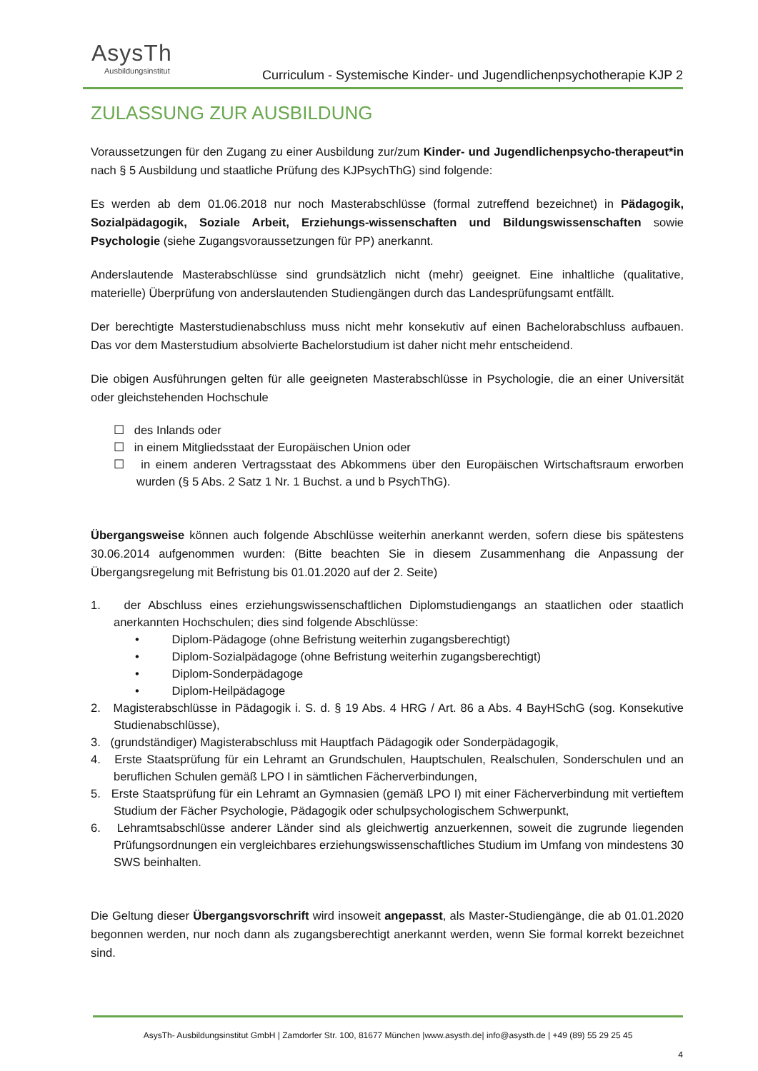AsysTh
Ausbildungsinstitut
Curriculum - Systemische Kinder- und Jugendlichenpsychotherapie KJP 2
ZULASSUNG ZUR AUSBILDUNG
Voraussetzungen für den Zugang zu einer Ausbildung zur/zum Kinder- und Jugendlichenpsycho-therapeut*in nach § 5 Ausbildung und staatliche Prüfung des KJPsychThG) sind folgende:
Es werden ab dem 01.06.2018 nur noch Masterabschlüsse (formal zutreffend bezeichnet) in Pädagogik, Sozialpädagogik, Soziale Arbeit, Erziehungs-wissenschaften und Bildungswissenschaften sowie Psychologie (siehe Zugangsvoraussetzungen für PP) anerkannt.
Anderslautende Masterabschlüsse sind grundsätzlich nicht (mehr) geeignet. Eine inhaltliche (qualitative, materielle) Überprüfung von anderslautenden Studiengängen durch das Landesprüfungsamt entfällt.
Der berechtigte Masterstudienabschluss muss nicht mehr konsekutiv auf einen Bachelorabschluss aufbauen. Das vor dem Masterstudium absolvierte Bachelorstudium ist daher nicht mehr entscheidend.
Die obigen Ausführungen gelten für alle geeigneten Masterabschlüsse in Psychologie, die an einer Universität oder gleichstehenden Hochschule
☐ des Inlands oder
☐ in einem Mitgliedsstaat der Europäischen Union oder
☐ in einem anderen Vertragsstaat des Abkommens über den Europäischen Wirtschaftsraum erworben wurden (§ 5 Abs. 2 Satz 1 Nr. 1 Buchst. a und b PsychThG).
Übergangsweise können auch folgende Abschlüsse weiterhin anerkannt werden, sofern diese bis spätestens 30.06.2014 aufgenommen wurden: (Bitte beachten Sie in diesem Zusammenhang die Anpassung der Übergangsregelung mit Befristung bis 01.01.2020 auf der 2. Seite)
1. der Abschluss eines erziehungswissenschaftlichen Diplomstudiengangs an staatlichen oder staatlich anerkannten Hochschulen; dies sind folgende Abschlüsse:
• Diplom-Pädagoge (ohne Befristung weiterhin zugangsberechtigt)
• Diplom-Sozialpädagoge (ohne Befristung weiterhin zugangsberechtigt)
• Diplom-Sonderpädagoge
• Diplom-Heilpädagoge
2. Magisterabschlüsse in Pädagogik i. S. d. § 19 Abs. 4 HRG / Art. 86 a Abs. 4 BayHSchG (sog. Konsekutive Studienabschlüsse),
3. (grundständiger) Magisterabschluss mit Hauptfach Pädagogik oder Sonderpädagogik,
4. Erste Staatsprüfung für ein Lehramt an Grundschulen, Hauptschulen, Realschulen, Sonderschulen und an beruflichen Schulen gemäß LPO I in sämtlichen Fächerverbindungen,
5. Erste Staatsprüfung für ein Lehramt an Gymnasien (gemäß LPO I) mit einer Fächerverbindung mit vertieftem Studium der Fächer Psychologie, Pädagogik oder schulpsychologischem Schwerpunkt,
6. Lehramtsabschlüsse anderer Länder sind als gleichwertig anzuerkennen, soweit die zugrunde liegenden Prüfungsordnungen ein vergleichbares erziehungswissenschaftliches Studium im Umfang von mindestens 30 SWS beinhalten.
Die Geltung dieser Übergangsvorschrift wird insoweit angepasst, als Master-Studiengänge, die ab 01.01.2020 begonnen werden, nur noch dann als zugangsberechtigt anerkannt werden, wenn Sie formal korrekt bezeichnet sind.
AsysTh- Ausbildungsinstitut GmbH | Zamdorfer Str. 100, 81677 München |www.asysth.de| info@asysth.de | +49 (89) 55 29 25 45
4